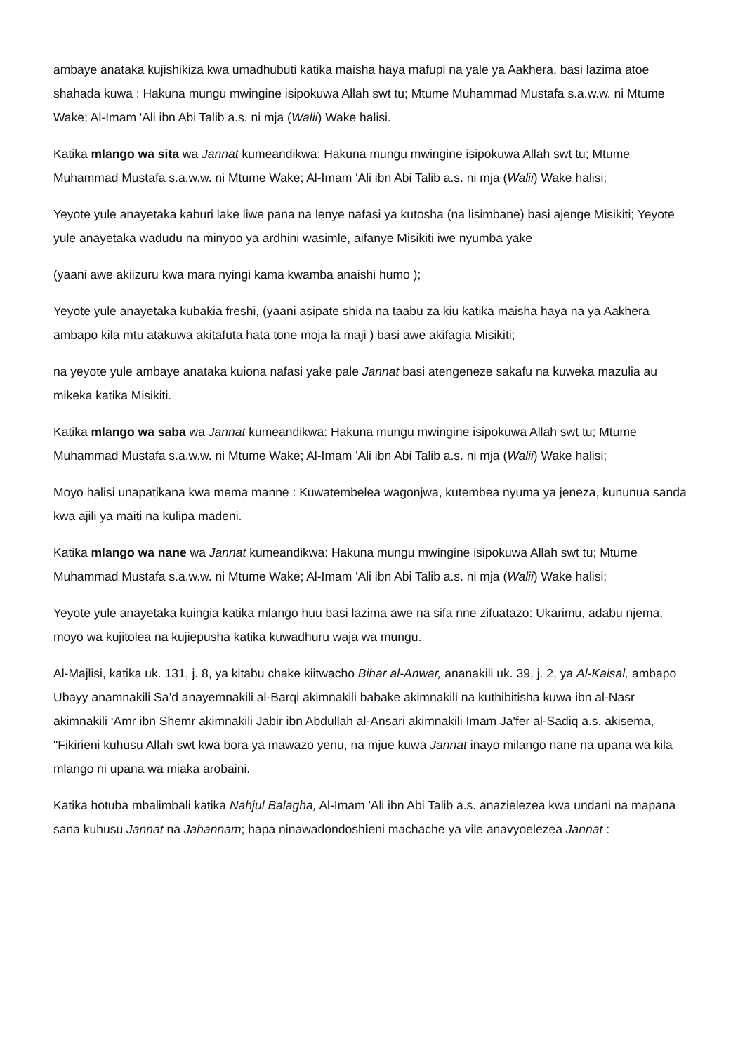ambaye anataka kujishikiza kwa umadhubuti katika maisha haya mafupi na yale ya Aakhera, basi lazima atoe shahada kuwa : Hakuna mungu mwingine isipokuwa Allah swt tu; Mtume Muhammad Mustafa s.a.w.w. ni Mtume Wake; Al-Imam 'Ali ibn Abi Talib a.s. ni mja (Walii) Wake halisi.
Katika mlango wa sita wa Jannat kumeandikwa: Hakuna mungu mwingine isipokuwa Allah swt tu; Mtume Muhammad Mustafa s.a.w.w. ni Mtume Wake; Al-Imam 'Ali ibn Abi Talib a.s. ni mja (Walii) Wake halisi;
Yeyote yule anayetaka kaburi lake liwe pana na lenye nafasi ya kutosha (na lisimbane) basi ajenge Misikiti; Yeyote yule anayetaka wadudu na minyoo ya ardhini wasimle, aifanye Misikiti iwe nyumba yake
(yaani awe akiizuru kwa mara nyingi kama kwamba anaishi humo );
Yeyote yule anayetaka kubakia freshi, (yaani asipate shida na taabu za kiu katika maisha haya na ya Aakhera ambapo kila mtu atakuwa akitafuta hata tone moja la maji ) basi awe akifagia Misikiti;
na yeyote yule ambaye anataka kuiona nafasi yake pale Jannat basi atengeneze sakafu na kuweka mazulia au mikeka katika Misikiti.
Katika mlango wa saba wa Jannat kumeandikwa: Hakuna mungu mwingine isipokuwa Allah swt tu; Mtume Muhammad Mustafa s.a.w.w. ni Mtume Wake; Al-Imam 'Ali ibn Abi Talib a.s. ni mja (Walii) Wake halisi;
Moyo halisi unapatikana kwa mema manne : Kuwatembelea wagonjwa, kutembea nyuma ya jeneza, kununua sanda kwa ajili ya maiti na kulipa madeni.
Katika mlango wa nane wa Jannat kumeandikwa: Hakuna mungu mwingine isipokuwa Allah swt tu; Mtume Muhammad Mustafa s.a.w.w. ni Mtume Wake; Al-Imam 'Ali ibn Abi Talib a.s. ni mja (Walii) Wake halisi;
Yeyote yule anayetaka kuingia katika mlango huu basi lazima awe na sifa nne zifuatazo: Ukarimu, adabu njema, moyo wa kujitolea na kujiepusha katika kuwadhuru waja wa mungu.
Al-Majlisi, katika uk. 131, j. 8, ya kitabu chake kiitwacho Bihar al-Anwar, ananakili uk. 39, j. 2, ya Al-Kaisal, ambapo Ubayy anamnakili Sa’d anayemnakili al-Barqi akimnakili babake akimnakili na kuthibitisha kuwa ibn al-Nasr akimnakili ‘Amr ibn Shemr akimnakili Jabir ibn Abdullah al-Ansari akimnakili Imam Ja'fer al-Sadiq a.s. akisema, "Fikirieni kuhusu Allah swt kwa bora ya mawazo yenu, na mjue kuwa Jannat inayo milango nane na upana wa kila mlango ni upana wa miaka arobaini.
Katika hotuba mbalimbali katika Nahjul Balagha, Al-Imam 'Ali ibn Abi Talib a.s. anazielezea kwa undani na mapana sana kuhusu Jannat na Jahannam; hapa ninawadondoshieni machache ya vile anavyoelezea Jannat :